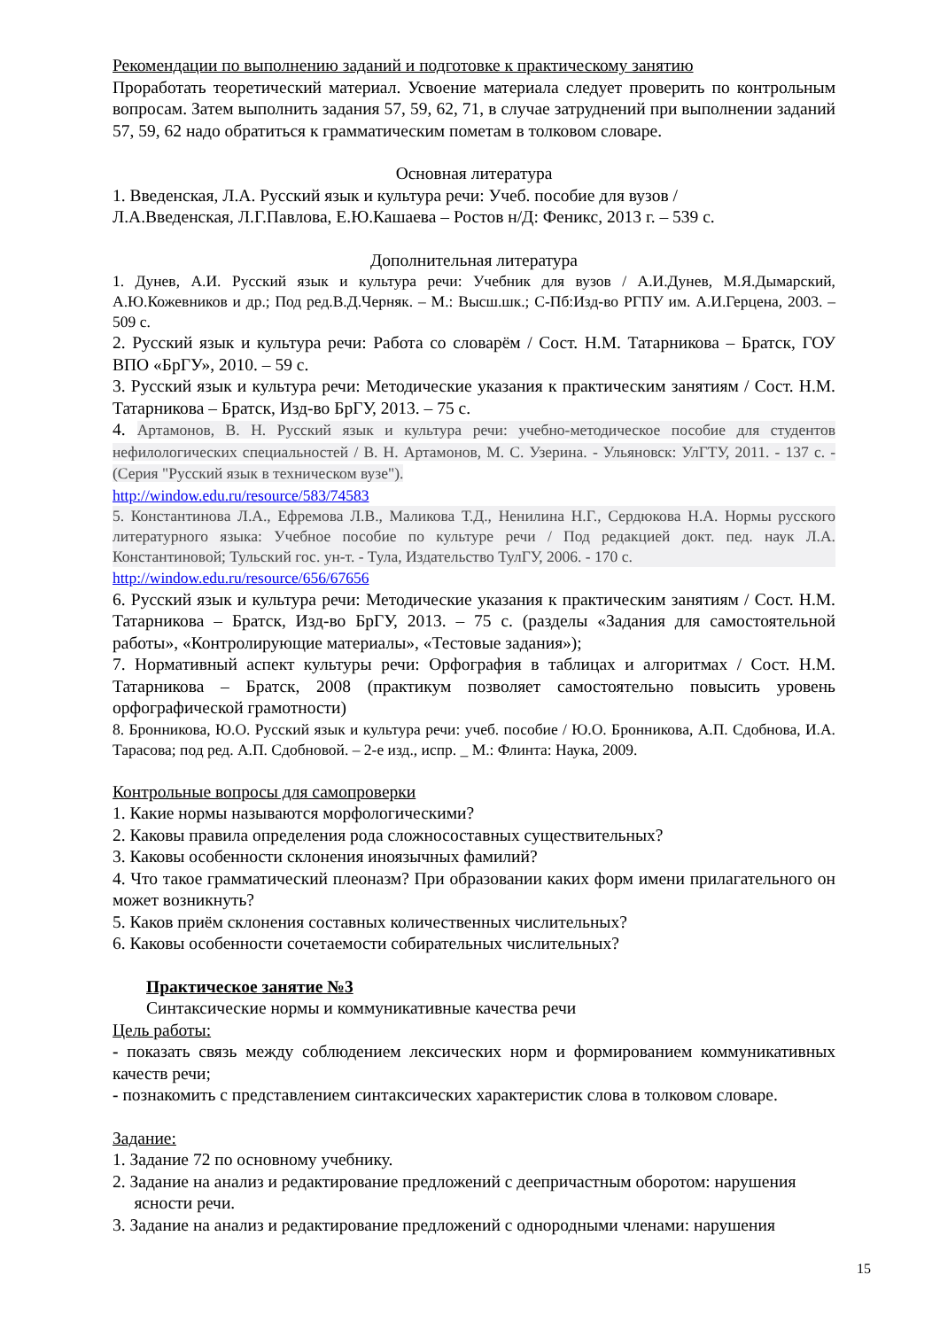Рекомендации по выполнению заданий и подготовке к практическому занятию
Проработать теоретический материал. Усвоение материала следует проверить по контрольным вопросам. Затем выполнить задания 57, 59, 62, 71, в случае затруднений при выполнении заданий 57, 59, 62 надо обратиться к грамматическим пометам в толковом словаре.
Основная литература
1. Введенская, Л.А. Русский язык и культура речи: Учеб. пособие для вузов /
Л.А.Введенская, Л.Г.Павлова, Е.Ю.Кашаева – Ростов н/Д: Феникс, 2013 г. – 539 с.
Дополнительная литература
1. Дунев, А.И. Русский язык и культура речи: Учебник для вузов / А.И.Дунев, М.Я.Дымарский, А.Ю.Кожевников и др.; Под ред.В.Д.Черняк. – М.: Высш.шк.; С-Пб:Изд-во РГПУ им. А.И.Герцена, 2003. –509 с.
2. Русский язык и культура речи: Работа со словарём / Сост. Н.М. Татарникова – Братск, ГОУ ВПО «БрГУ», 2010. – 59 с.
3. Русский язык и культура речи: Методические указания к практическим занятиям / Сост. Н.М. Татарникова – Братск, Изд-во БрГУ, 2013. – 75 с.
4. Артамонов, В. Н. Русский язык и культура речи: учебно-методическое пособие для студентов нефилологических специальностей / В. Н. Артамонов, М. С. Узерина. - Ульяновск: УлГТУ, 2011. - 137 с. - (Серия "Русский язык в техническом вузе").
http://window.edu.ru/resource/583/74583
5. Константинова Л.А., Ефремова Л.В., Маликова Т.Д., Ненилина Н.Г., Сердюкова Н.А. Нормы русского литературного языка: Учебное пособие по культуре речи / Под редакцией докт. пед. наук Л.А. Константиновой; Тульский гос. ун-т. - Тула, Издательство ТулГУ, 2006. - 170 с.
http://window.edu.ru/resource/656/67656
6. Русский язык и культура речи: Методические указания к практическим занятиям / Сост. Н.М. Татарникова – Братск, Изд-во БрГУ, 2013. – 75 с. (разделы «Задания для самостоятельной работы», «Контролирующие материалы», «Тестовые задания»);
7. Нормативный аспект культуры речи: Орфография в таблицах и алгоритмах / Сост. Н.М. Татарникова – Братск, 2008 (практикум позволяет самостоятельно повысить уровень орфографической грамотности)
8. Бронникова, Ю.О. Русский язык и культура речи: учеб. пособие / Ю.О. Бронникова, А.П. Сдобнова, И.А. Тарасова; под ред. А.П. Сдобновой. – 2-е изд., испр. _ М.: Флинта: Наука, 2009.
Контрольные вопросы для самопроверки
1. Какие нормы называются морфологическими?
2. Каковы правила определения рода сложносоставных существительных?
3. Каковы особенности склонения иноязычных фамилий?
4. Что такое грамматический плеоназм? При образовании каких форм имени прилагательного он может возникнуть?
5. Каков приём склонения составных количественных числительных?
6. Каковы особенности сочетаемости собирательных числительных?
Практическое занятие №3
Синтаксические нормы и коммуникативные качества речи
Цель работы:
- показать связь между соблюдением лексических норм и формированием коммуникативных качеств речи;
- познакомить с представлением синтаксических характеристик слова в толковом словаре.
Задание:
1. Задание 72 по основному учебнику.
2. Задание на анализ и редактирование предложений с деепричастным оборотом: нарушения
ясности речи.
3. Задание на анализ и редактирование предложений с однородными членами: нарушения
15